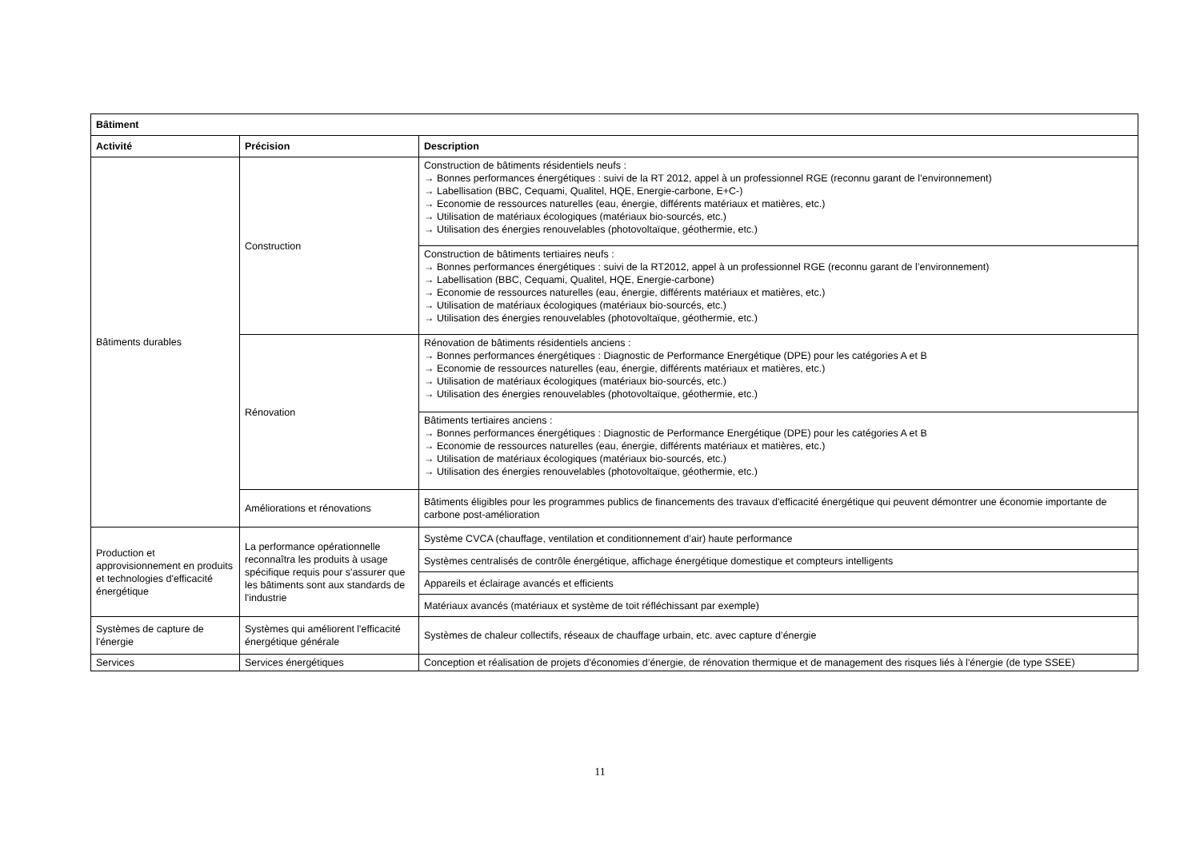| Bâtiment | | |
| --- | --- | --- |
| Activité | Précision | Description |
| Bâtiments durables | Construction | Construction de bâtiments résidentiels neufs : → Bonnes performances énergétiques : suivi de la RT 2012, appel à un professionnel RGE (reconnu garant de l’environnement) → Labellisation (BBC, Cequami, Qualitel, HQE, Energie-carbone, E+C-) → Economie de ressources naturelles (eau, énergie, différents matériaux et matières, etc.) → Utilisation de matériaux écologiques (matériaux bio-sourcés, etc.) → Utilisation des énergies renouvelables (photovoltaïque, géothermie, etc.) |
| | | Construction de bâtiments tertiaires neufs : → Bonnes performances énergétiques : suivi de la RT2012, appel à un professionnel RGE (reconnu garant de l’environnement) → Labellisation (BBC, Cequami, Qualitel, HQE, Energie-carbone) → Economie de ressources naturelles (eau, énergie, différents matériaux et matières, etc.) → Utilisation de matériaux écologiques (matériaux bio-sourcés, etc.) → Utilisation des énergies renouvelables (photovoltaïque, géothermie, etc.) |
| | Rénovation | Rénovation de bâtiments résidentiels anciens : → Bonnes performances énergétiques : Diagnostic de Performance Energétique (DPE) pour les catégories A et B → Economie de ressources naturelles (eau, énergie, différents matériaux et matières, etc.) → Utilisation de matériaux écologiques (matériaux bio-sourcés, etc.) → Utilisation des énergies renouvelables (photovoltaïque, géothermie, etc.) |
| | | Bâtiments tertiaires anciens : → Bonnes performances énergétiques : Diagnostic de Performance Energétique (DPE) pour les catégories A et B → Economie de ressources naturelles (eau, énergie, différents matériaux et matières, etc.) → Utilisation de matériaux écologiques (matériaux bio-sourcés, etc.) → Utilisation des énergies renouvelables (photovoltaïque, géothermie, etc.) |
| | Améliorations et rénovations | Bâtiments éligibles pour les programmes publics de financements des travaux d'efficacité énergétique qui peuvent démontrer une économie importante de carbone post-amélioration |
| Production et approvisionnement en produits et technologies d'efficacité énergétique | La performance opérationnelle reconnaîtra les produits à usage spécifique requis pour s'assurer que les bâtiments sont aux standards de l'industrie | Système CVCA (chauffage, ventilation et conditionnement d’air) haute performance |
| | | Systèmes centralisés de contrôle énergétique, affichage énergétique domestique et compteurs intelligents |
| | | Appareils et éclairage avancés et efficients |
| | | Matériaux avancés (matériaux et système de toit réfléchissant par exemple) |
| Systèmes de capture de l'énergie | Systèmes qui améliorent l'efficacité énergétique générale | Systèmes de chaleur collectifs, réseaux de chauffage urbain, etc. avec capture d’énergie |
| Services | Services énergétiques | Conception et réalisation de projets d'économies d’énergie, de rénovation thermique et de management des risques liés à l'énergie (de type SSEE) |
11